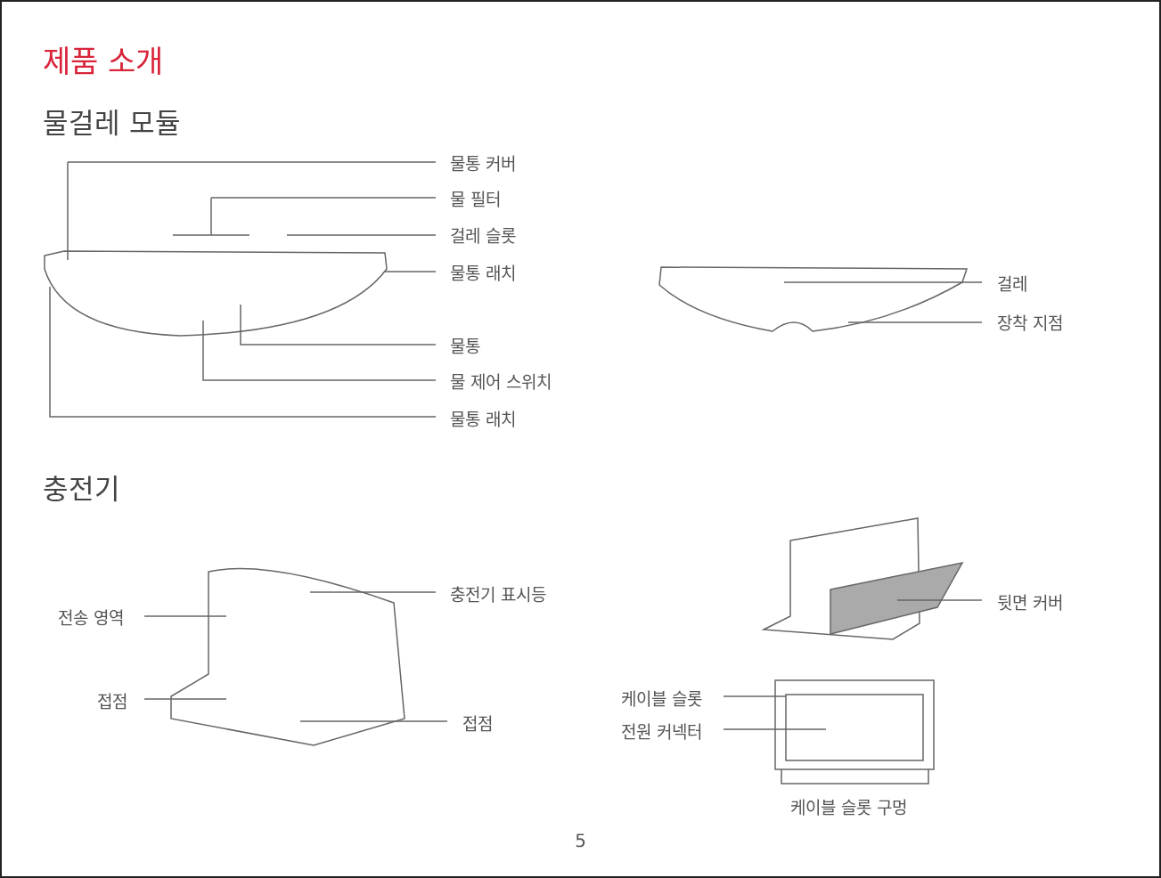제품 소개
물걸레 모듈
물통 커버
물 필터
걸레 슬롯
물통 래치
걸레
장착 지점
물통
물 제어 스위치
물통 래치
충전기
충전기 표시등 뒷면 커버
전송 영역
케이블 슬롯
접점
접점 전원 커넥터
케이블 슬롯 구멍
5